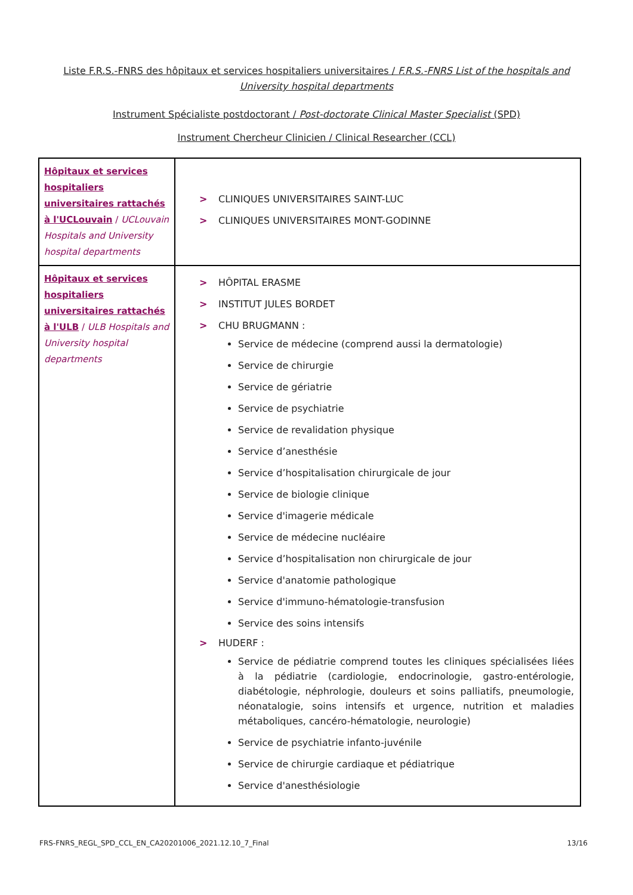Liste F.R.S.-FNRS des hôpitaux et services hospitaliers universitaires / F.R.S.-FNRS List of the hospitals and University hospital departments
Instrument Spécialiste postdoctorant / Post-doctorate Clinical Master Specialist (SPD)
Instrument Chercheur Clinicien / Clinical Researcher (CCL)
| Hôpitaux et services hospitaliers universitaires rattachés à l'UCLouvain / UCLouvain Hospitals and University hospital departments | > CLINIQUES UNIVERSITAIRES SAINT-LUC > CLINIQUES UNIVERSITAIRES MONT-GODINNE |
| Hôpitaux et services hospitaliers universitaires rattachés à l'ULB / ULB Hospitals and University hospital departments | > HÔPITAL ERASME > INSTITUT JULES BORDET > CHU BRUGMANN : Service de médecine (comprend aussi la dermatologie) Service de chirurgie Service de gériatrie Service de psychiatrie Service de revalidation physique Service d’anesthésie Service d’hospitalisation chirurgicale de jour Service de biologie clinique Service d'imagerie médicale Service de médecine nucléaire Service d’hospitalisation non chirurgicale de jour Service d'anatomie pathologique Service d'immuno-hématologie-transfusion Service des soins intensifs > HUDERF : Service de pédiatrie comprend toutes les cliniques spécialisées liées à la pédiatrie (cardiologie, endocrinologie, gastro-entérologie, diabétologie, néphrologie, douleurs et soins palliatifs, pneumologie, néonatalogie, soins intensifs et urgence, nutrition et maladies métaboliques, cancéro-hématologie, neurologie) Service de psychiatrie infanto-juvénile Service de chirurgie cardiaque et pédiatrique Service d'anesthésiologie |
FRS-FNRS_REGL_SPD_CCL_EN_CA20201006_2021.12.10_7_Final 13/16